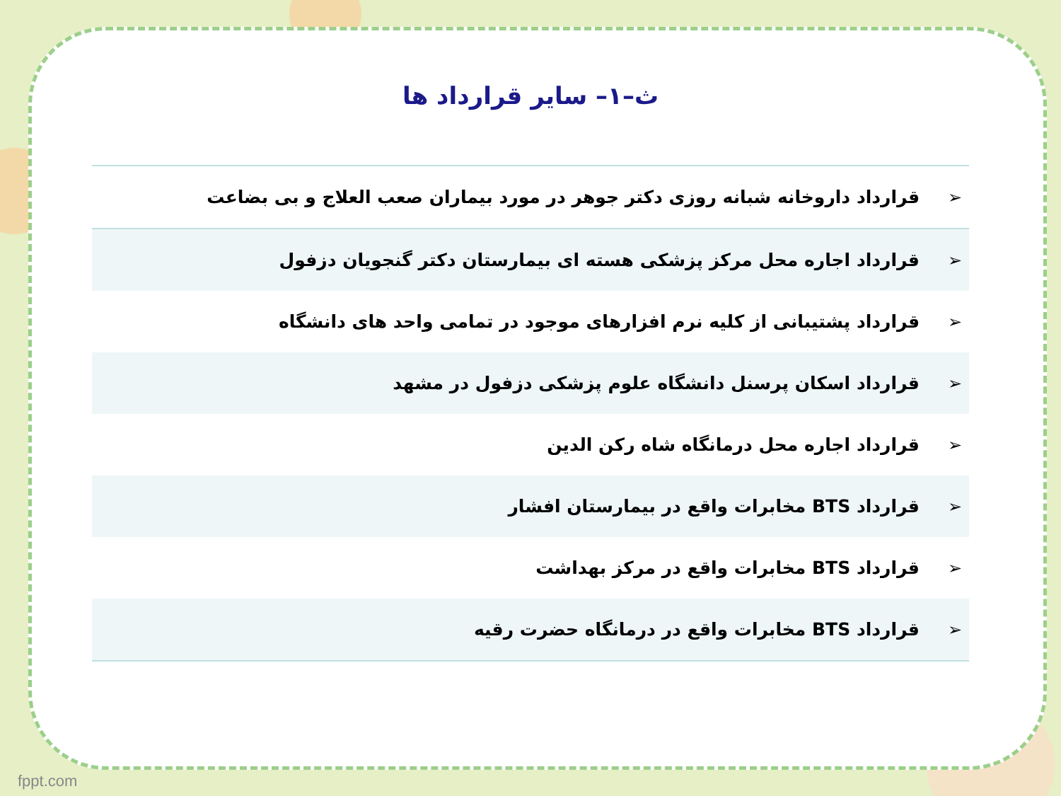ث–۱– سایر قرارداد ها
| ➢ | قرارداد داروخانه شبانه روزی دکتر جوهر در مورد بیماران صعب العلاج و بی بضاعت |
| ➢ | قرارداد اجاره محل مرکز پزشکی هسته ای بیمارستان دکتر گنجویان دزفول |
| ➢ | قرارداد پشتیبانی از کلیه نرم افزارهای موجود در تمامی واحد های دانشگاه |
| ➢ | قرارداد اسکان پرسنل دانشگاه علوم پزشکی دزفول در مشهد |
| ➢ | قرارداد اجاره محل درمانگاه شاه رکن الدین |
| ➢ | قرارداد BTS مخابرات واقع در بیمارستان افشار |
| ➢ | قرارداد BTS مخابرات واقع در مرکز بهداشت |
| ➢ | قرارداد BTS مخابرات واقع در درمانگاه حضرت رقیه |
fppt.com